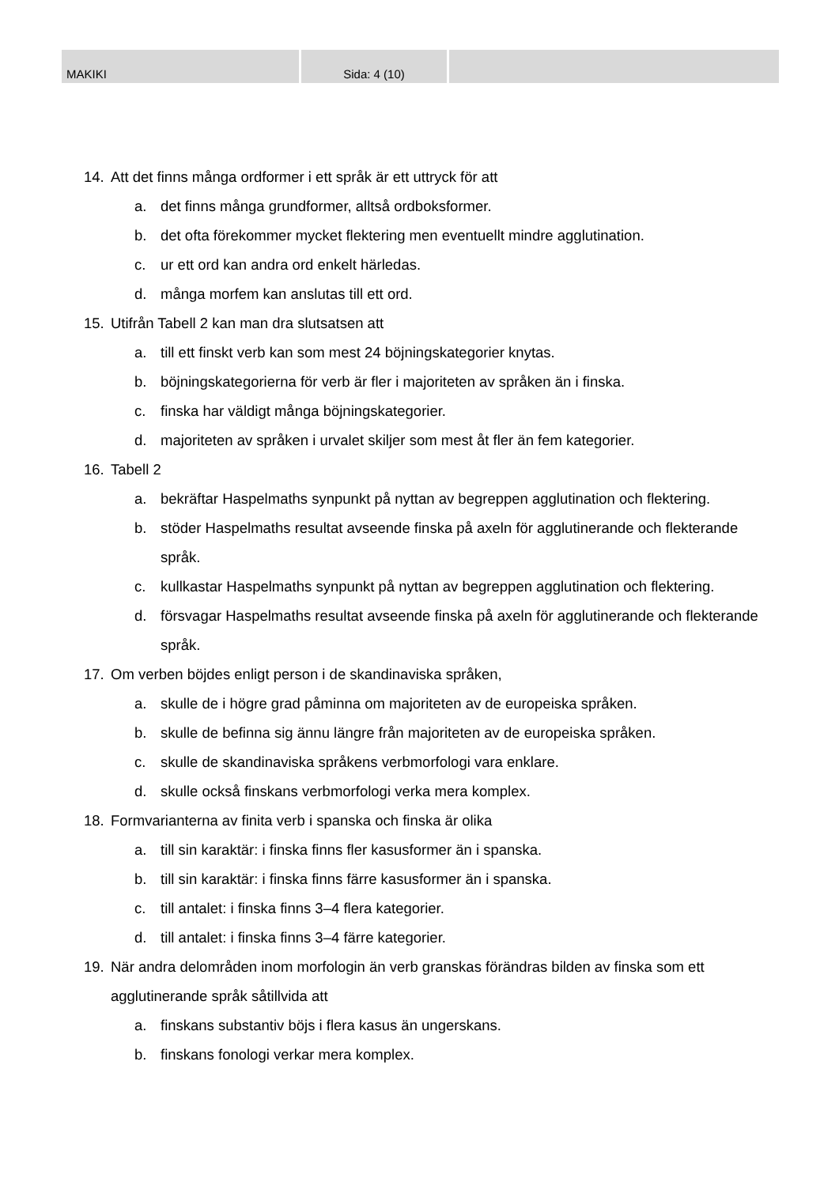MAKIKI Sida: 4 (10)
14. Att det finns många ordformer i ett språk är ett uttryck för att
a. det finns många grundformer, alltså ordboksformer.
b. det ofta förekommer mycket flektering men eventuellt mindre agglutination.
c. ur ett ord kan andra ord enkelt härledas.
d. många morfem kan anslutas till ett ord.
15. Utifrån Tabell 2 kan man dra slutsatsen att
a. till ett finskt verb kan som mest 24 böjningskategorier knytas.
b. böjningskategorierna för verb är fler i majoriteten av språken än i finska.
c. finska har väldigt många böjningskategorier.
d. majoriteten av språken i urvalet skiljer som mest åt fler än fem kategorier.
16. Tabell 2
a. bekräftar Haspelmaths synpunkt på nyttan av begreppen agglutination och flektering.
b. stöder Haspelmaths resultat avseende finska på axeln för agglutinerande och flekterande språk.
c. kullkastar Haspelmaths synpunkt på nyttan av begreppen agglutination och flektering.
d. försvagar Haspelmaths resultat avseende finska på axeln för agglutinerande och flekterande språk.
17. Om verben böjdes enligt person i de skandinaviska språken,
a. skulle de i högre grad påminna om majoriteten av de europeiska språken.
b. skulle de befinna sig ännu längre från majoriteten av de europeiska språken.
c. skulle de skandinaviska språkens verbmorfologi vara enklare.
d. skulle också finskans verbmorfologi verka mera komplex.
18. Formvarianterna av finita verb i spanska och finska är olika
a. till sin karaktär: i finska finns fler kasusformer än i spanska.
b. till sin karaktär: i finska finns färre kasusformer än i spanska.
c. till antalet: i finska finns 3–4 flera kategorier.
d. till antalet: i finska finns 3–4 färre kategorier.
19. När andra delområden inom morfologin än verb granskas förändras bilden av finska som ett agglutinerande språk såtillvida att
a. finskans substantiv böjs i flera kasus än ungerskans.
b. finskans fonologi verkar mera komplex.